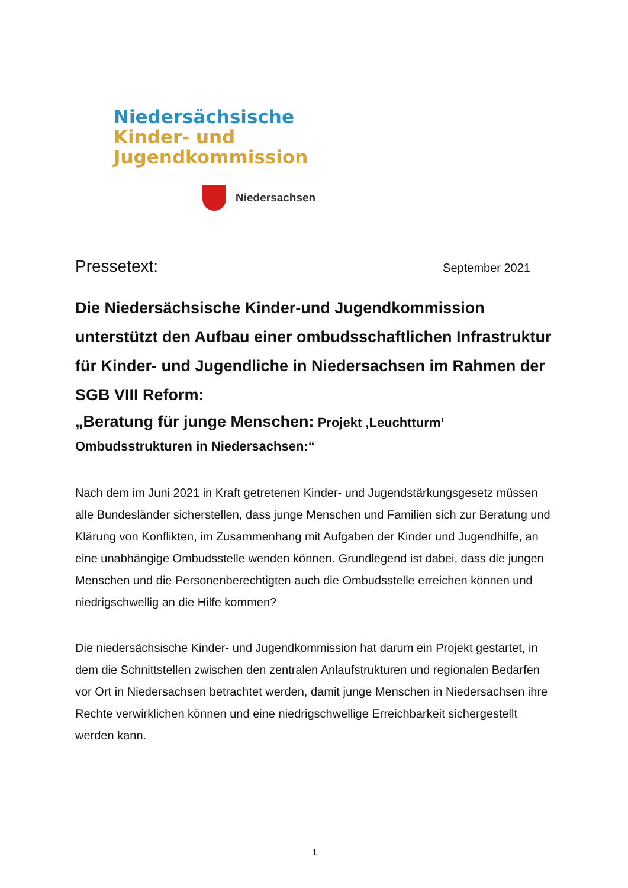Niedersächsische
Kinder- und
Jugendkommission
Niedersachsen
Pressetext: September 2021
Die Niedersächsische Kinder-und Jugendkommission unterstützt den Aufbau einer ombudsschaftlichen Infrastruktur für Kinder- und Jugendliche in Niedersachsen im Rahmen der SGB VIII Reform:
„Beratung für junge Menschen: Projekt ‚Leuchtturm‘
Ombudsstrukturen in Niedersachsen:“
Nach dem im Juni 2021 in Kraft getretenen Kinder- und Jugendstärkungsgesetz müssen alle Bundesländer sicherstellen, dass junge Menschen und Familien sich zur Beratung und Klärung von Konflikten, im Zusammenhang mit Aufgaben der Kinder und Jugendhilfe, an eine unabhängige Ombudsstelle wenden können. Grundlegend ist dabei, dass die jungen Menschen und die Personenberechtigten auch die Ombudsstelle erreichen können und niedrigschwellig an die Hilfe kommen?
Die niedersächsische Kinder- und Jugendkommission hat darum ein Projekt gestartet, in dem die Schnittstellen zwischen den zentralen Anlaufstrukturen und regionalen Bedarfen vor Ort in Niedersachsen betrachtet werden, damit junge Menschen in Niedersachsen ihre Rechte verwirklichen können und eine niedrigschwellige Erreichbarkeit sichergestellt werden kann.
1